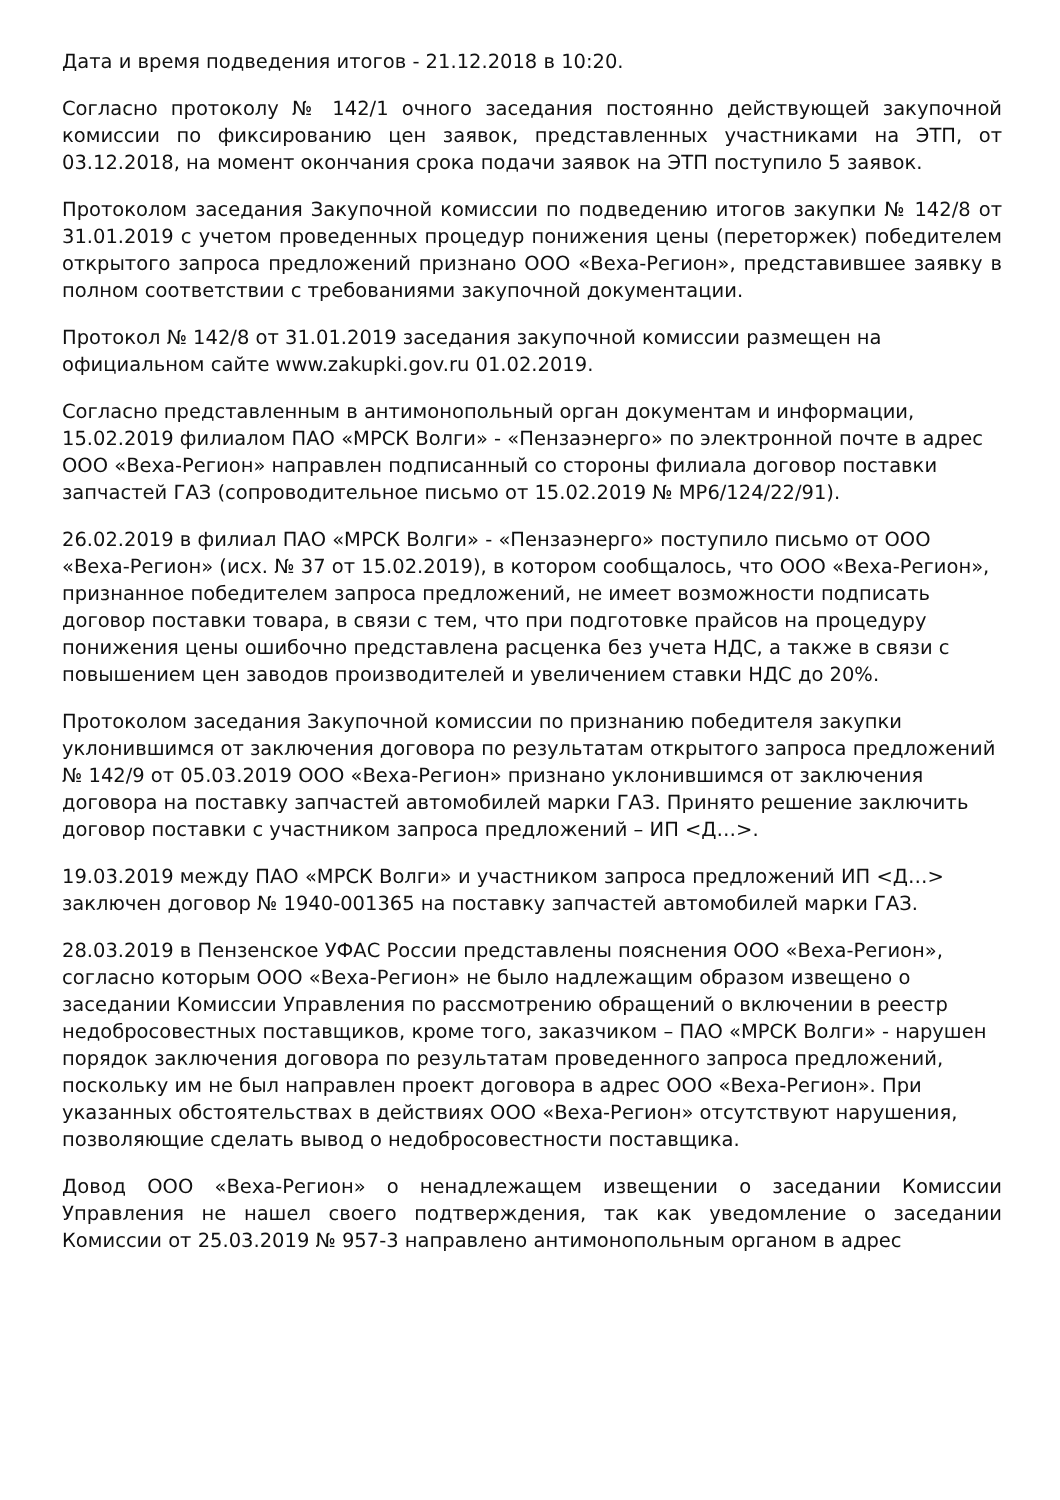Дата и время подведения итогов - 21.12.2018 в 10:20.
Согласно протоколу № 142/1 очного заседания постоянно действующей закупочной комиссии по фиксированию цен заявок, представленных участниками на ЭТП, от 03.12.2018, на момент окончания срока подачи заявок на ЭТП поступило 5 заявок.
Протоколом заседания Закупочной комиссии по подведению итогов закупки № 142/8 от 31.01.2019 с учетом проведенных процедур понижения цены (переторжек) победителем открытого запроса предложений признано ООО «Веха-Регион», представившее заявку в полном соответствии с требованиями закупочной документации.
Протокол № 142/8 от 31.01.2019 заседания закупочной комиссии размещен на официальном сайте www.zakupki.gov.ru 01.02.2019.
Согласно представленным в антимонопольный орган документам и информации, 15.02.2019 филиалом ПАО «МРСК Волги» - «Пензаэнерго» по электронной почте в адрес ООО «Веха-Регион» направлен подписанный со стороны филиала договор поставки запчастей ГАЗ (сопроводительное письмо от 15.02.2019 № МР6/124/22/91).
26.02.2019 в филиал ПАО «МРСК Волги» - «Пензаэнерго» поступило письмо от ООО «Веха-Регион» (исх. № 37 от 15.02.2019), в котором сообщалось, что ООО «Веха-Регион», признанное победителем запроса предложений, не имеет возможности подписать договор поставки товара, в связи с тем, что при подготовке прайсов на процедуру понижения цены ошибочно представлена расценка без учета НДС, а также в связи с повышением цен заводов производителей и увеличением ставки НДС до 20%.
Протоколом заседания Закупочной комиссии по признанию победителя закупки уклонившимся от заключения договора по результатам открытого запроса предложений № 142/9 от 05.03.2019 ООО «Веха-Регион» признано уклонившимся от заключения договора на поставку запчастей автомобилей марки ГАЗ. Принято решение заключить договор поставки с участником запроса предложений – ИП <Д…>.
19.03.2019 между ПАО «МРСК Волги» и участником запроса предложений ИП <Д…> заключен договор № 1940-001365 на поставку запчастей автомобилей марки ГАЗ.
28.03.2019 в Пензенское УФАС России представлены пояснения ООО «Веха-Регион», согласно которым ООО «Веха-Регион» не было надлежащим образом извещено о заседании Комиссии Управления по рассмотрению обращений о включении в реестр недобросовестных поставщиков, кроме того, заказчиком – ПАО «МРСК Волги» - нарушен порядок заключения договора по результатам проведенного запроса предложений, поскольку им не был направлен проект договора в адрес ООО «Веха-Регион». При указанных обстоятельствах в действиях ООО «Веха-Регион» отсутствуют нарушения, позволяющие сделать вывод о недобросовестности поставщика.
Довод ООО «Веха-Регион» о ненадлежащем извещении о заседании Комиссии Управления не нашел своего подтверждения, так как уведомление о заседании Комиссии от 25.03.2019 № 957-3 направлено антимонопольным органом в адрес